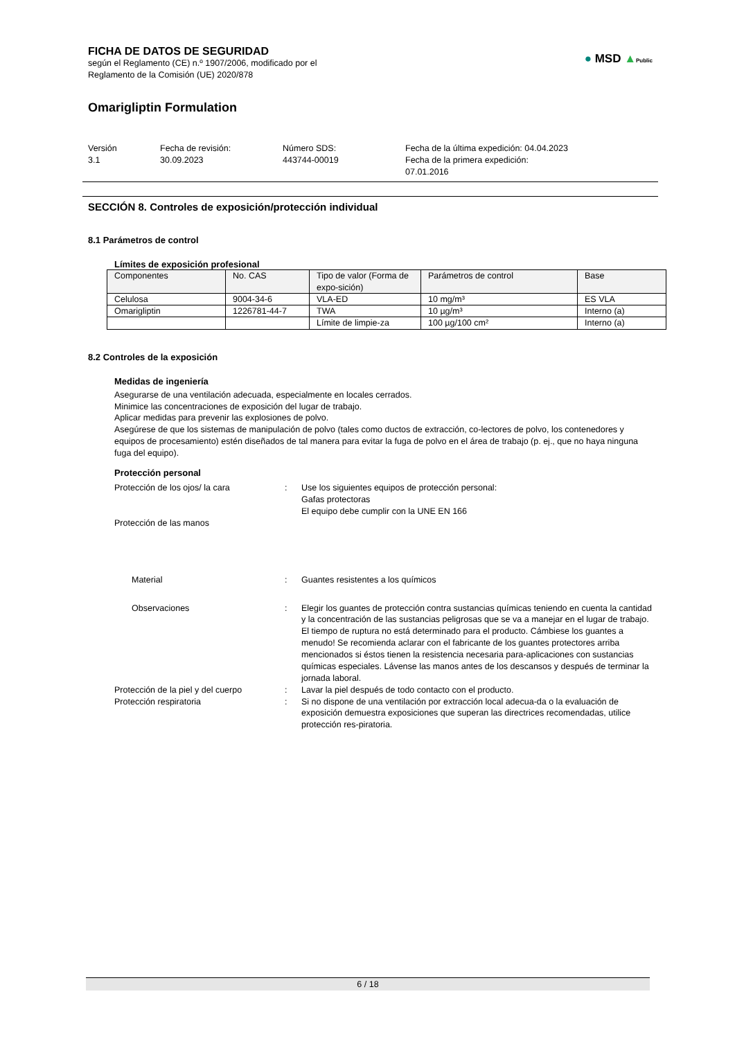FICHA DE DATOS DE SEGURIDAD
según el Reglamento (CE) n.º 1907/2006, modificado por el
Reglamento de la Comisión (UE) 2020/878
● MSD ▲Public
Omarigliptin Formulation
Versión
3.1
Fecha de revisión:
30.09.2023
Número SDS:
443744-00019
Fecha de la última expedición: 04.04.2023
Fecha de la primera expedición:
07.01.2016
SECCIÓN 8. Controles de exposición/protección individual
8.1 Parámetros de control
Límites de exposición profesional
| Componentes | No. CAS | Tipo de valor (Forma de expo-sición) | Parámetros de control | Base |
| --- | --- | --- | --- | --- |
| Celulosa | 9004-34-6 | VLA-ED | 10 mg/m³ | ES VLA |
| Omarigliptin | 1226781-44-7 | TWA | 10 µg/m³ | Interno (a) |
| | | Límite de limpie-za | 100 µg/100 cm² | Interno (a) |
8.2 Controles de la exposición
Medidas de ingeniería
Asegurarse de una ventilación adecuada, especialmente en locales cerrados.
Minimice las concentraciones de exposición del lugar de trabajo.
Aplicar medidas para prevenir las explosiones de polvo.
Asegúrese de que los sistemas de manipulación de polvo (tales como ductos de extracción, co-lectores de polvo, los contenedores y equipos de procesamiento) estén diseñados de tal manera para evitar la fuga de polvo en el área de trabajo (p. ej., que no haya ninguna fuga del equipo).
Protección personal
Protección de los ojos/ la cara
:
Use los siguientes equipos de protección personal:
Gafas protectoras
El equipo debe cumplir con la UNE EN 166
Protección de las manos
Material
:
Guantes resistentes a los químicos
Observaciones
:
Elegir los guantes de protección contra sustancias químicas teniendo en cuenta la cantidad y la concentración de las sustancias peligrosas que se va a manejar en el lugar de trabajo. El tiempo de ruptura no está determinado para el producto. Cámbiese los guantes a menudo! Se recomienda aclarar con el fabricante de los guantes protectores arriba mencionados si éstos tienen la resistencia necesaria para-aplicaciones con sustancias químicas especiales. Lávense las manos antes de los descansos y después de terminar la jornada laboral.
Protección de la piel y del cuerpo
:
Lavar la piel después de todo contacto con el producto.
Protección respiratoria
:
Si no dispone de una ventilación por extracción local adecua-da o la evaluación de exposición demuestra exposiciones que superan las directrices recomendadas, utilice protección res-piratoria.
6 / 18